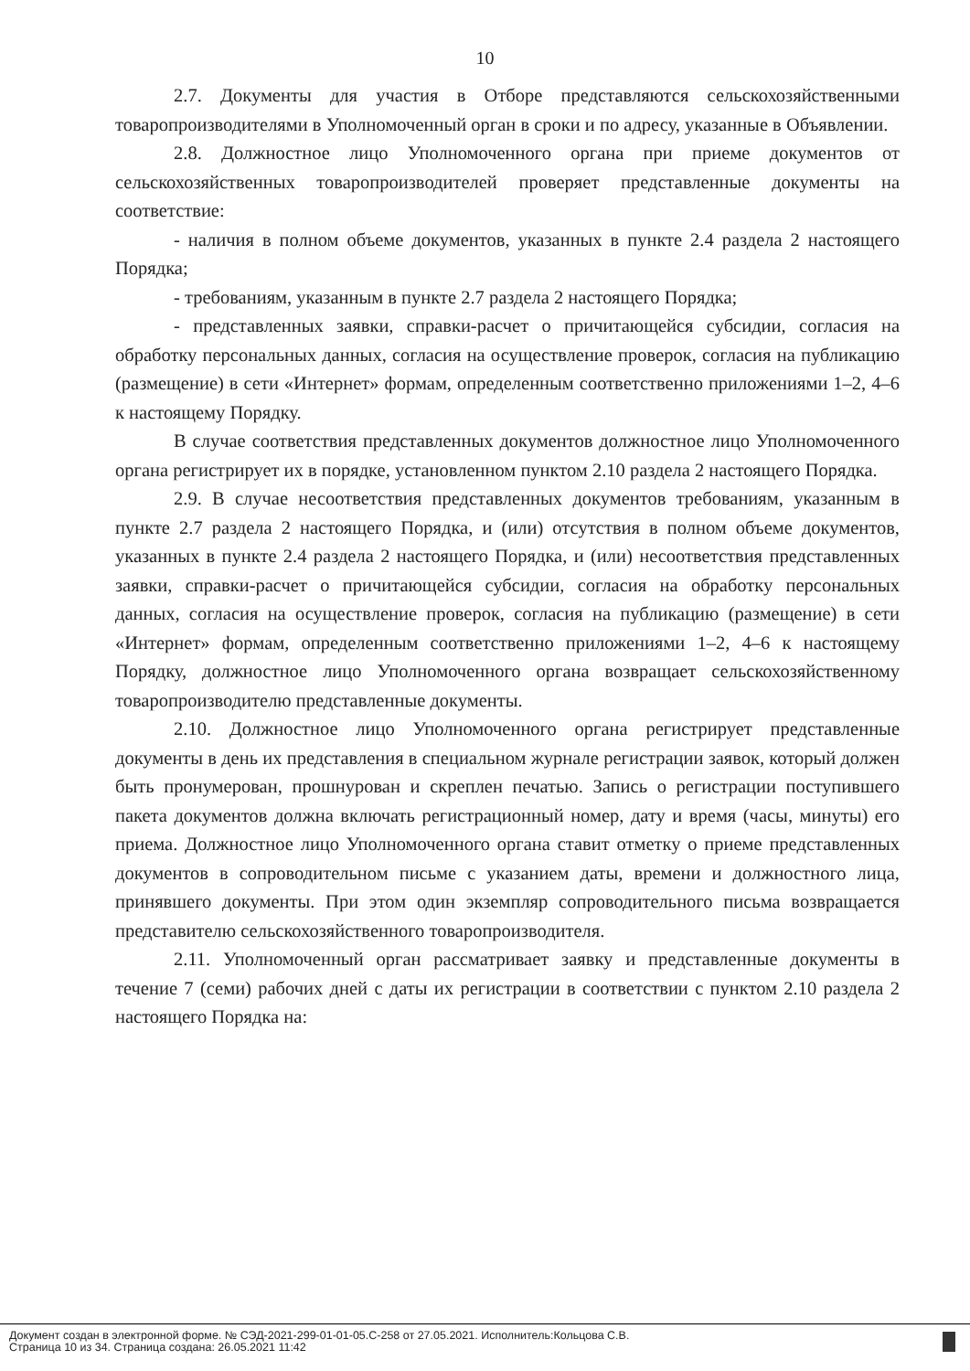10
2.7. Документы для участия в Отборе представляются сельскохозяйственными товаропроизводителями в Уполномоченный орган в сроки и по адресу, указанные в Объявлении.
2.8. Должностное лицо Уполномоченного органа при приеме документов от сельскохозяйственных товаропроизводителей проверяет представленные документы на соответствие:
- наличия в полном объеме документов, указанных в пункте 2.4 раздела 2 настоящего Порядка;
- требованиям, указанным в пункте 2.7 раздела 2 настоящего Порядка;
- представленных заявки, справки-расчет о причитающейся субсидии, согласия на обработку персональных данных, согласия на осуществление проверок, согласия на публикацию (размещение) в сети «Интернет» формам, определенным соответственно приложениями 1–2, 4–6 к настоящему Порядку.
В случае соответствия представленных документов должностное лицо Уполномоченного органа регистрирует их в порядке, установленном пунктом 2.10 раздела 2 настоящего Порядка.
2.9. В случае несоответствия представленных документов требованиям, указанным в пункте 2.7 раздела 2 настоящего Порядка, и (или) отсутствия в полном объеме документов, указанных в пункте 2.4 раздела 2 настоящего Порядка, и (или) несоответствия представленных заявки, справки-расчет о причитающейся субсидии, согласия на обработку персональных данных, согласия на осуществление проверок, согласия на публикацию (размещение) в сети «Интернет» формам, определенным соответственно приложениями 1–2, 4–6 к настоящему Порядку, должностное лицо Уполномоченного органа возвращает сельскохозяйственному товаропроизводителю представленные документы.
2.10. Должностное лицо Уполномоченного органа регистрирует представленные документы в день их представления в специальном журнале регистрации заявок, который должен быть пронумерован, прошнурован и скреплен печатью. Запись о регистрации поступившего пакета документов должна включать регистрационный номер, дату и время (часы, минуты) его приема. Должностное лицо Уполномоченного органа ставит отметку о приеме представленных документов в сопроводительном письме с указанием даты, времени и должностного лица, принявшего документы. При этом один экземпляр сопроводительного письма возвращается представителю сельскохозяйственного товаропроизводителя.
2.11. Уполномоченный орган рассматривает заявку и представленные документы в течение 7 (семи) рабочих дней с даты их регистрации в соответствии с пунктом 2.10 раздела 2 настоящего Порядка на:
Документ создан в электронной форме. № СЭД-2021-299-01-01-05.С-258 от 27.05.2021. Исполнитель:Кольцова С.В.
Страница 10 из 34. Страница создана: 26.05.2021 11:42